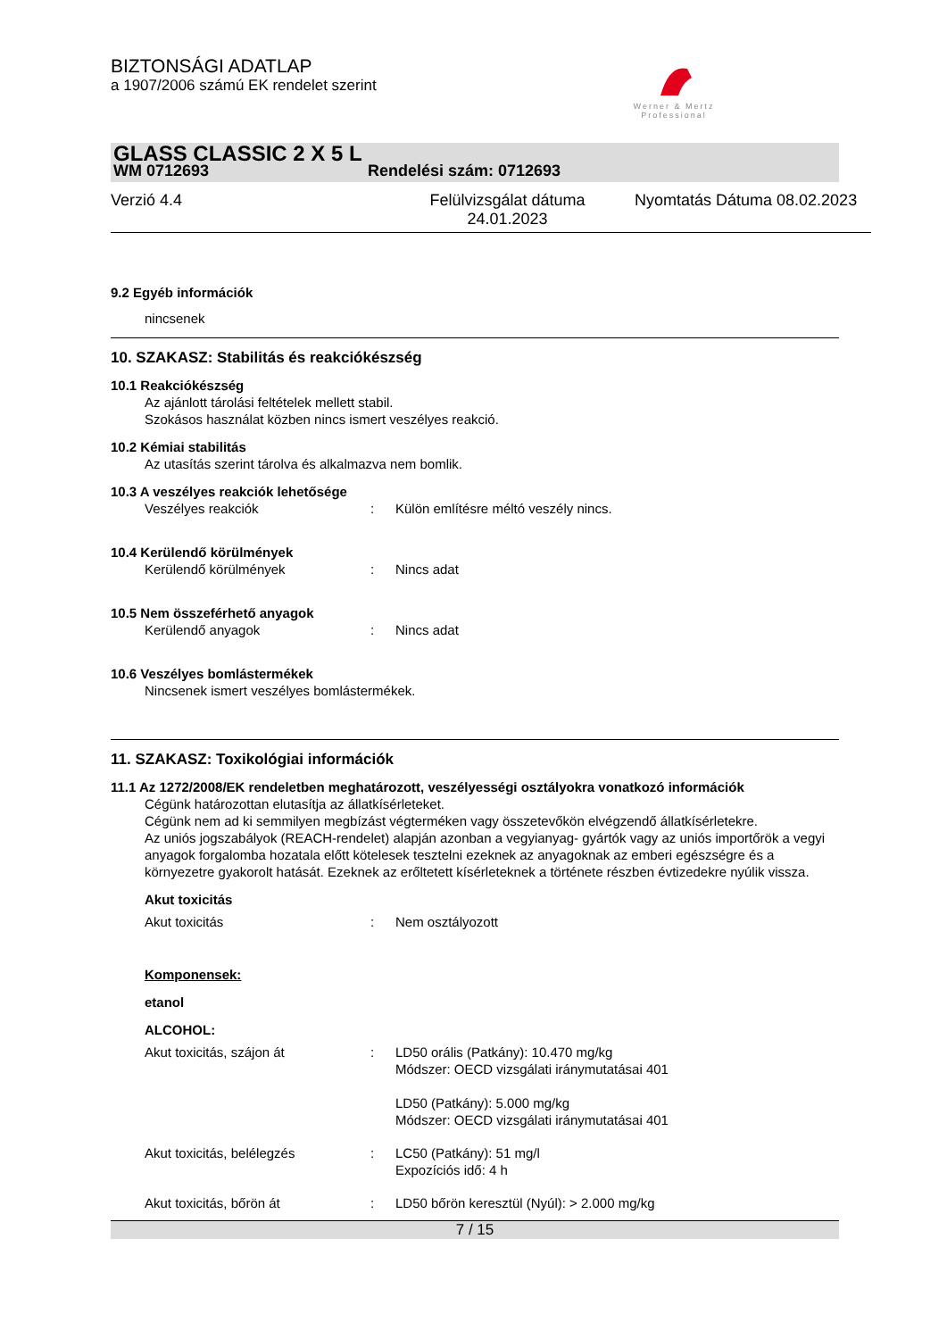BIZTONSÁGI ADATLAP
a 1907/2006 számú EK rendelet szerint
Werner & Mertz
Professional
GLASS CLASSIC 2 X 5 L
WM 0712693 Rendelési szám: 0712693
Verzió 4.4 Felülvizsgálat dátuma 24.01.2023 Nyomtatás Dátuma 08.02.2023
9.2 Egyéb információk
nincsenek
10. SZAKASZ: Stabilitás és reakciókészség
10.1 Reakciókészség
Az ajánlott tárolási feltételek mellett stabil.
Szokásos használat közben nincs ismert veszélyes reakció.
10.2 Kémiai stabilitás
Az utasítás szerint tárolva és alkalmazva nem bomlik.
10.3 A veszélyes reakciók lehetősége
Veszélyes reakciók: Külön említésre méltó veszély nincs.
10.4 Kerülendő körülmények
Kerülendő körülmények: Nincs adat
10.5 Nem összeférhető anyagok
Kerülendő anyagok: Nincs adat
10.6 Veszélyes bomlástermékek
Nincsenek ismert veszélyes bomlástermékek.
11. SZAKASZ: Toxikológiai információk
11.1 Az 1272/2008/EK rendeletben meghatározott, veszélyességi osztályokra vonatkozó információk
Cégünk határozottan elutasítja az állatkísérleteket.
Cégünk nem ad ki semmilyen megbízást végterméken vagy összetevőkön elvégzendő állatkísérletekre.
Az uniós jogszabályok (REACH-rendelet) alapján azonban a vegyianyag- gyártók vagy az uniós importőrök a vegyi anyagok forgalomba hozatala előtt kötelesek tesztelni ezeknek az anyagoknak az emberi egészségre és a környezetre gyakorolt hatását. Ezeknek az erőltetett kísérleteknek a története részben évtizedekre nyúlik vissza.
Akut toxicitás
Akut toxicitás: Nem osztályozott
Komponensek:
etanol
ALCOHOL:
Akut toxicitás, szájon át: LD50 orális (Patkány): 10.470 mg/kg
Módszer: OECD vizsgálati iránymutatásai 401
LD50 (Patkány): 5.000 mg/kg
Módszer: OECD vizsgálati iránymutatásai 401
Akut toxicitás, belélegzés: LC50 (Patkány): 51 mg/l
Expozíciós idő: 4 h
Akut toxicitás, bőrön át: LD50 bőrön keresztül (Nyúl): > 2.000 mg/kg
7 / 15